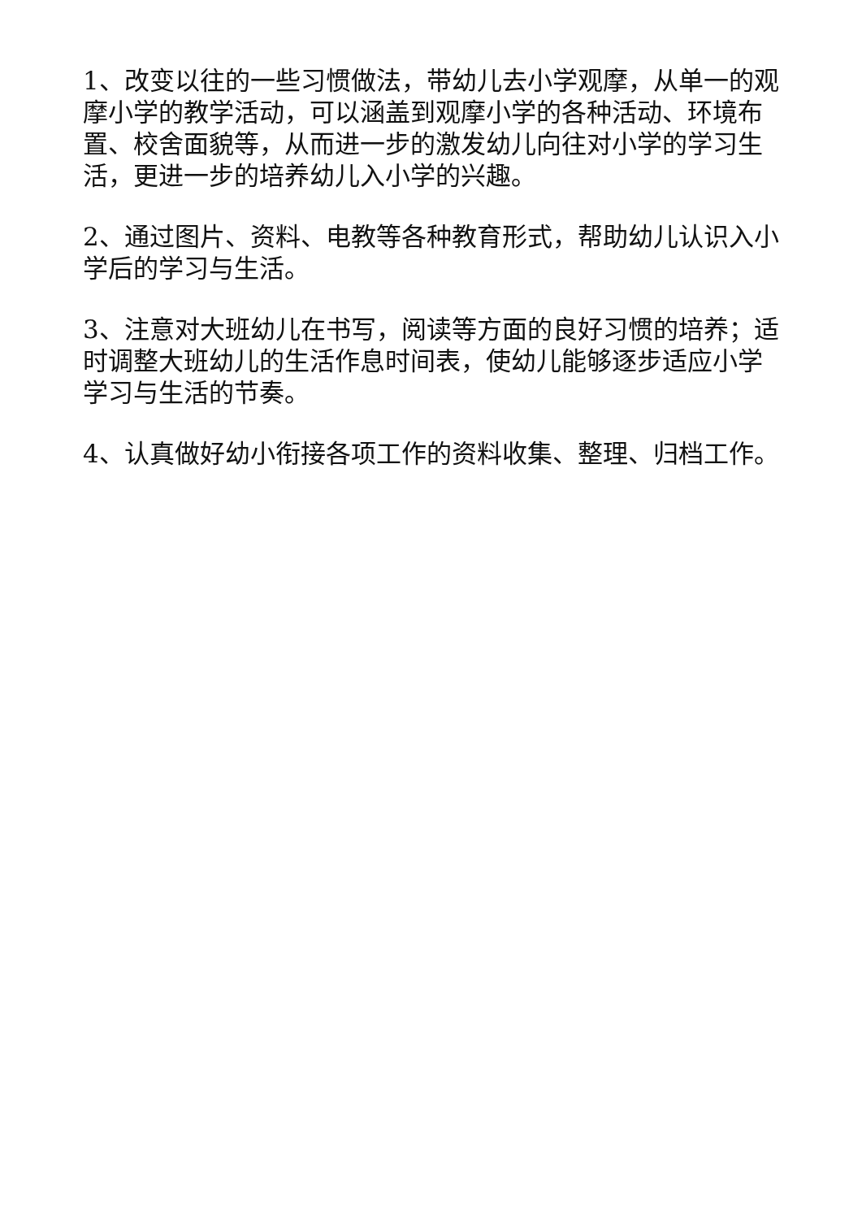1、改变以往的一些习惯做法，带幼儿去小学观摩，从单一的观摩小学的教学活动，可以涵盖到观摩小学的各种活动、环境布置、校舍面貌等，从而进一步的激发幼儿向往对小学的学习生活，更进一步的培养幼儿入小学的兴趣。
2、通过图片、资料、电教等各种教育形式，帮助幼儿认识入小学后的学习与生活。
3、注意对大班幼儿在书写，阅读等方面的良好习惯的培养；适时调整大班幼儿的生活作息时间表，使幼儿能够逐步适应小学学习与生活的节奏。
4、认真做好幼小衔接各项工作的资料收集、整理、归档工作。